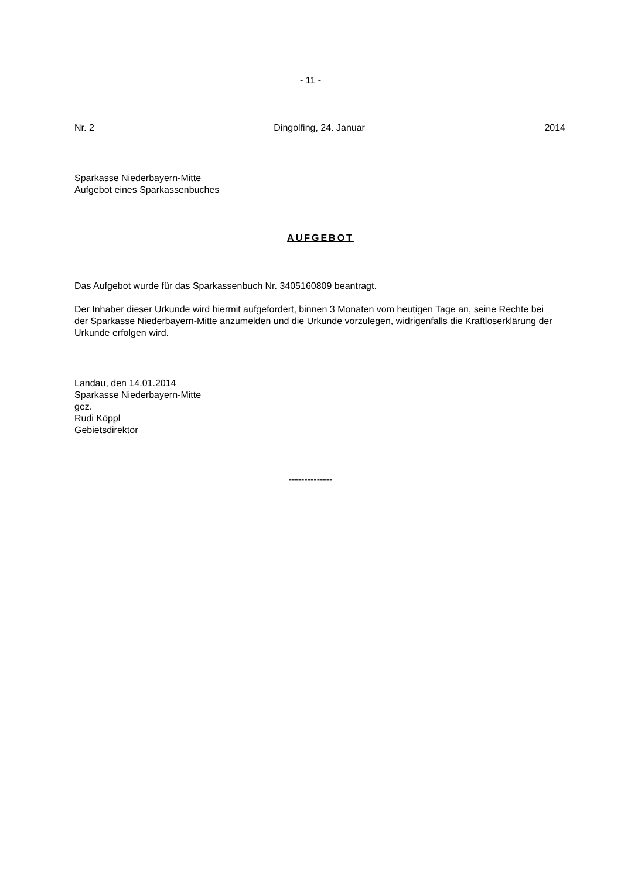- 11 -
Nr. 2 Dingolfing, 24. Januar 2014
Sparkasse Niederbayern-Mitte
Aufgebot eines Sparkassenbuches
AUFGEBOT
Das Aufgebot wurde für das Sparkassenbuch Nr. 3405160809 beantragt.
Der Inhaber dieser Urkunde wird hiermit aufgefordert, binnen 3 Monaten vom heutigen Tage an, seine Rechte bei der Sparkasse Niederbayern-Mitte anzumelden und die Urkunde vorzulegen, widrigenfalls die Kraftloserklärung der Urkunde erfolgen wird.
Landau, den 14.01.2014
Sparkasse Niederbayern-Mitte
gez.
Rudi Köppl
Gebietsdirektor
--------------